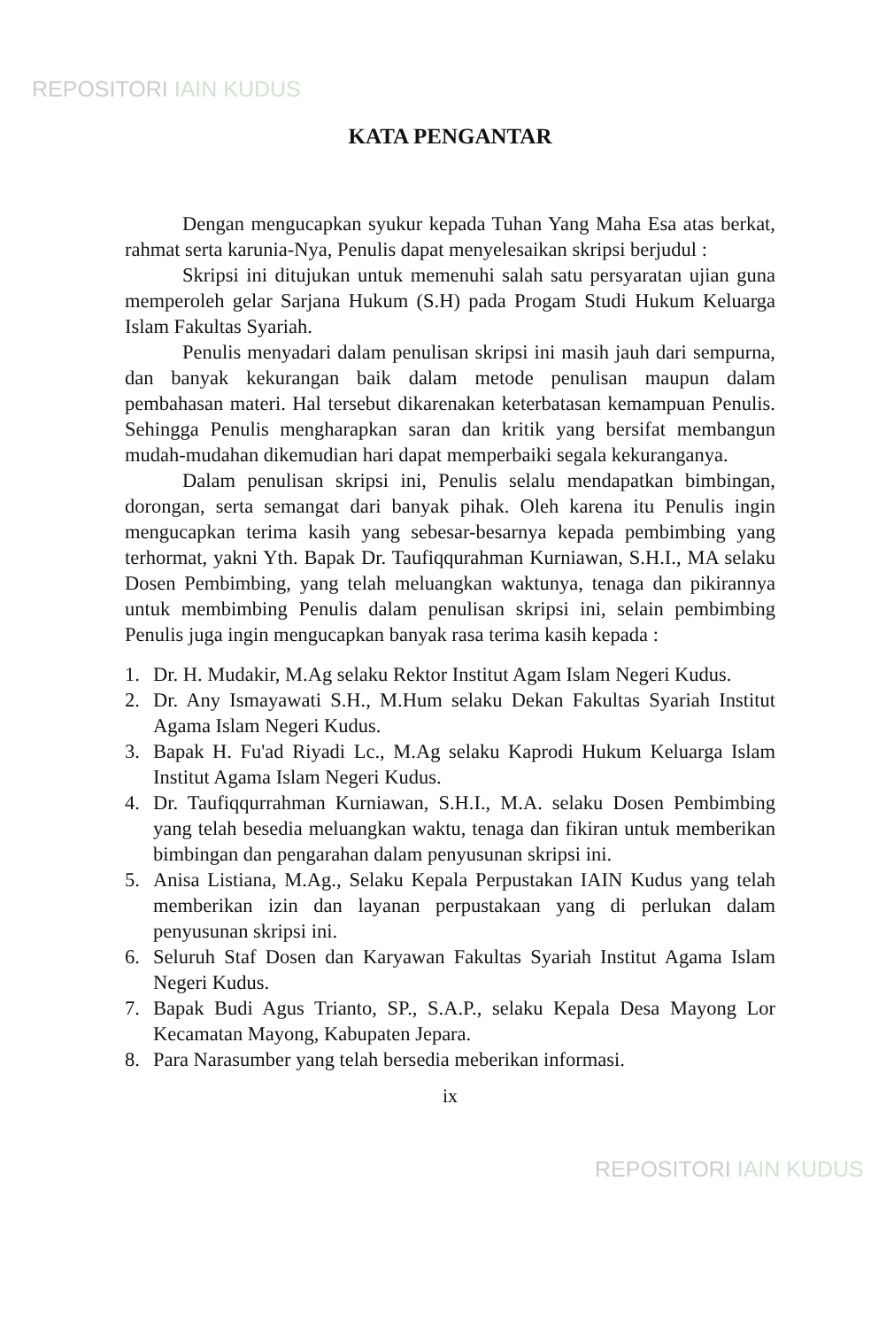REPOSITORI IAIN KUDUS
KATA PENGANTAR
Dengan mengucapkan syukur kepada Tuhan Yang Maha Esa atas berkat, rahmat serta karunia-Nya, Penulis dapat menyelesaikan skripsi berjudul :
Skripsi ini ditujukan untuk memenuhi salah satu persyaratan ujian guna memperoleh gelar Sarjana Hukum (S.H) pada Progam Studi Hukum Keluarga Islam Fakultas Syariah.
Penulis menyadari dalam penulisan skripsi ini masih jauh dari sempurna, dan banyak kekurangan baik dalam metode penulisan maupun dalam pembahasan materi. Hal tersebut dikarenakan keterbatasan kemampuan Penulis. Sehingga Penulis mengharapkan saran dan kritik yang bersifat membangun mudah-mudahan dikemudian hari dapat memperbaiki segala kekuranganya.
Dalam penulisan skripsi ini, Penulis selalu mendapatkan bimbingan, dorongan, serta semangat dari banyak pihak. Oleh karena itu Penulis ingin mengucapkan terima kasih yang sebesar-besarnya kepada pembimbing yang terhormat, yakni Yth. Bapak Dr. Taufiqqurahman Kurniawan, S.H.I., MA selaku Dosen Pembimbing, yang telah meluangkan waktunya, tenaga dan pikirannya untuk membimbing Penulis dalam penulisan skripsi ini, selain pembimbing Penulis juga ingin mengucapkan banyak rasa terima kasih kepada :
1. Dr. H. Mudakir, M.Ag selaku Rektor Institut Agam Islam Negeri Kudus.
2. Dr. Any Ismayawati S.H., M.Hum selaku Dekan Fakultas Syariah Institut Agama Islam Negeri Kudus.
3. Bapak H. Fu'ad Riyadi Lc., M.Ag selaku Kaprodi Hukum Keluarga Islam Institut Agama Islam Negeri Kudus.
4. Dr. Taufiqqurrahman Kurniawan, S.H.I., M.A. selaku Dosen Pembimbing yang telah besedia meluangkan waktu, tenaga dan fikiran untuk memberikan bimbingan dan pengarahan dalam penyusunan skripsi ini.
5. Anisa Listiana, M.Ag., Selaku Kepala Perpustakan IAIN Kudus yang telah memberikan izin dan layanan perpustakaan yang di perlukan dalam penyusunan skripsi ini.
6. Seluruh Staf Dosen dan Karyawan Fakultas Syariah Institut Agama Islam Negeri Kudus.
7. Bapak Budi Agus Trianto, SP., S.A.P., selaku Kepala Desa Mayong Lor Kecamatan Mayong, Kabupaten Jepara.
8. Para Narasumber yang telah bersedia meberikan informasi.
ix
REPOSITORI IAIN KUDUS